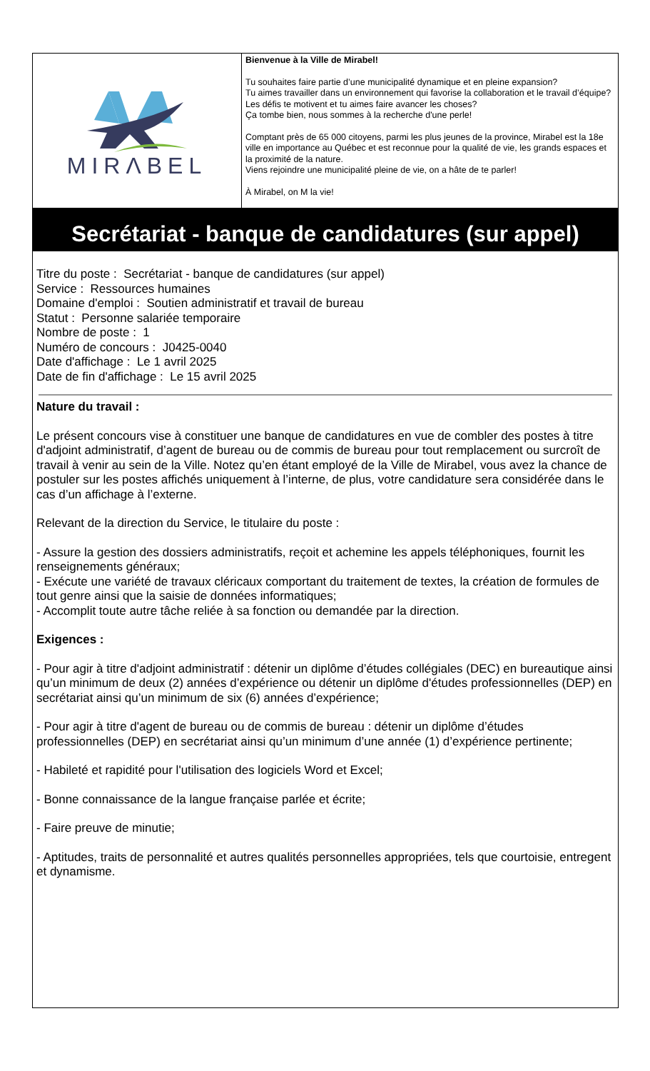MIRΛBEL
Bienvenue à la Ville de Mirabel!
Tu souhaites faire partie d’une municipalité dynamique et en pleine expansion?
Tu aimes travailler dans un environnement qui favorise la collaboration et le travail d’équipe?
Les défis te motivent et tu aimes faire avancer les choses?
Ça tombe bien, nous sommes à la recherche d'une perle!
Comptant près de 65 000 citoyens, parmi les plus jeunes de la province, Mirabel est la 18e ville en importance au Québec et est reconnue pour la qualité de vie, les grands espaces et la proximité de la nature.
Viens rejoindre une municipalité pleine de vie, on a hâte de te parler!
À Mirabel, on M la vie!
Secrétariat - banque de candidatures (sur appel)
Titre du poste : Secrétariat - banque de candidatures (sur appel)
Service : Ressources humaines
Domaine d'emploi : Soutien administratif et travail de bureau
Statut : Personne salariée temporaire
Nombre de poste : 1
Numéro de concours : J0425-0040
Date d'affichage : Le 1 avril 2025
Date de fin d'affichage : Le 15 avril 2025
Nature du travail :
Le présent concours vise à constituer une banque de candidatures en vue de combler des postes à titre d'adjoint administratif, d’agent de bureau ou de commis de bureau pour tout remplacement ou surcroît de travail à venir au sein de la Ville. Notez qu’en étant employé de la Ville de Mirabel, vous avez la chance de postuler sur les postes affichés uniquement à l’interne, de plus, votre candidature sera considérée dans le cas d’un affichage à l’externe.
Relevant de la direction du Service, le titulaire du poste :
- Assure la gestion des dossiers administratifs, reçoit et achemine les appels téléphoniques, fournit les renseignements généraux;
- Exécute une variété de travaux cléricaux comportant du traitement de textes, la création de formules de tout genre ainsi que la saisie de données informatiques;
- Accomplit toute autre tâche reliée à sa fonction ou demandée par la direction.
Exigences :
- Pour agir à titre d'adjoint administratif : détenir un diplôme d’études collégiales (DEC) en bureautique ainsi qu’un minimum de deux (2) années d’expérience ou détenir un diplôme d'études professionnelles (DEP) en secrétariat ainsi qu’un minimum de six (6) années d’expérience;
- Pour agir à titre d'agent de bureau ou de commis de bureau : détenir un diplôme d’études professionnelles (DEP) en secrétariat ainsi qu’un minimum d’une année (1) d’expérience pertinente;
- Habileté et rapidité pour l'utilisation des logiciels Word et Excel;
- Bonne connaissance de la langue française parlée et écrite;
- Faire preuve de minutie;
- Aptitudes, traits de personnalité et autres qualités personnelles appropriées, tels que courtoisie, entregent et dynamisme.